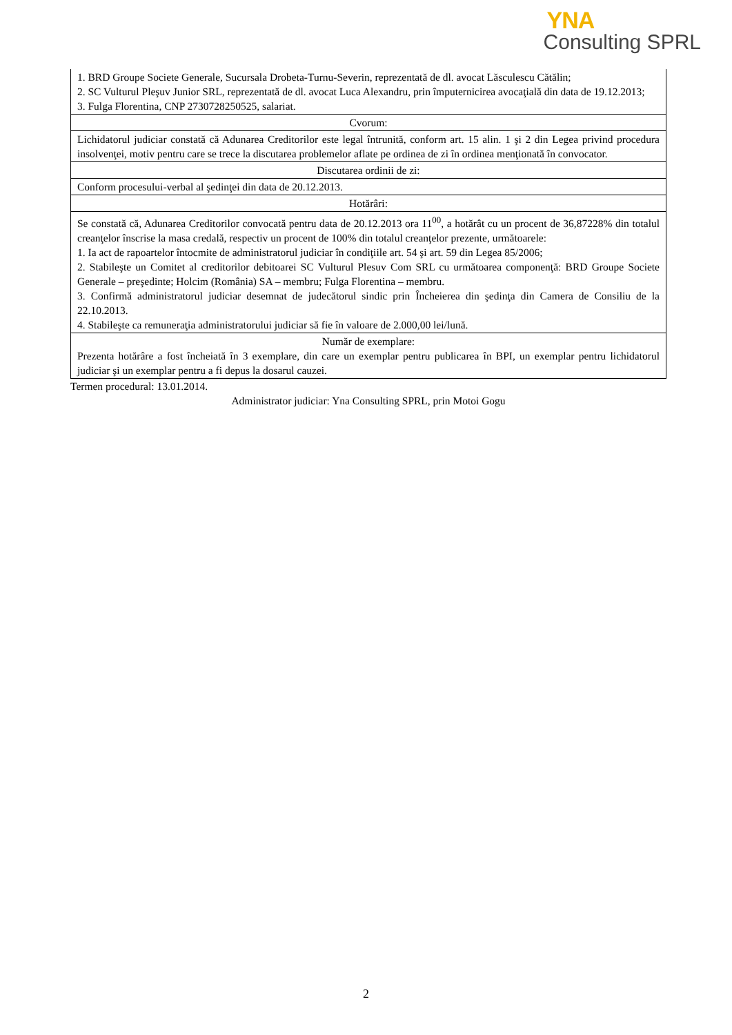YNA
Consulting SPRL
| 1. BRD Groupe Societe Generale, Sucursala Drobeta-Turnu-Severin, reprezentată de dl. avocat Lăsculescu Cătălin; 2. SC Vulturul Pleşuv Junior SRL, reprezentată de dl. avocat Luca Alexandru, prin împuternicirea avocaţială din data de 19.12.2013; 3. Fulga Florentina, CNP 2730728250525, salariat. |
| Cvorum: |
| Lichidatorul judiciar constată că Adunarea Creditorilor este legal întrunită, conform art. 15 alin. 1 şi 2 din Legea privind procedura insolvenţei, motiv pentru care se trece la discutarea problemelor aflate pe ordinea de zi în ordinea menţionată în convocator. |
| Discutarea ordinii de zi: |
| Conform procesului-verbal al şedinţei din data de 20.12.2013. |
| Hotărâri: |
| Se constată că, Adunarea Creditorilor convocată pentru data de 20.12.2013 ora 11<sup>00</sup>, a hotărât cu un procent de 36,87228% din totalul creanţelor înscrise la masa credală, respectiv un procent de 100% din totalul creanţelor prezente, următoarele: 1. Ia act de rapoartelor întocmite de administratorul judiciar în condiţiile art. 54 şi art. 59 din Legea 85/2006; 2. Stabileşte un Comitet al creditorilor debitoarei SC Vulturul Plesuv Com SRL cu următoarea componenţă: BRD Groupe Societe Generale – preşedinte; Holcim (România) SA – membru; Fulga Florentina – membru. 3. Confirmă administratorul judiciar desemnat de judecătorul sindic prin Încheierea din şedinţa din Camera de Consiliu de la 22.10.2013. 4. Stabileşte ca remuneraţia administratorului judiciar să fie în valoare de 2.000,00 lei/lună. |
| Număr de exemplare: Prezenta hotărâre a fost încheiată în 3 exemplare, din care un exemplar pentru publicarea în BPI, un exemplar pentru lichidatorul judiciar şi un exemplar pentru a fi depus la dosarul cauzei. |
Termen procedural: 13.01.2014.
Administrator judiciar: Yna Consulting SPRL, prin Motoi Gogu
2